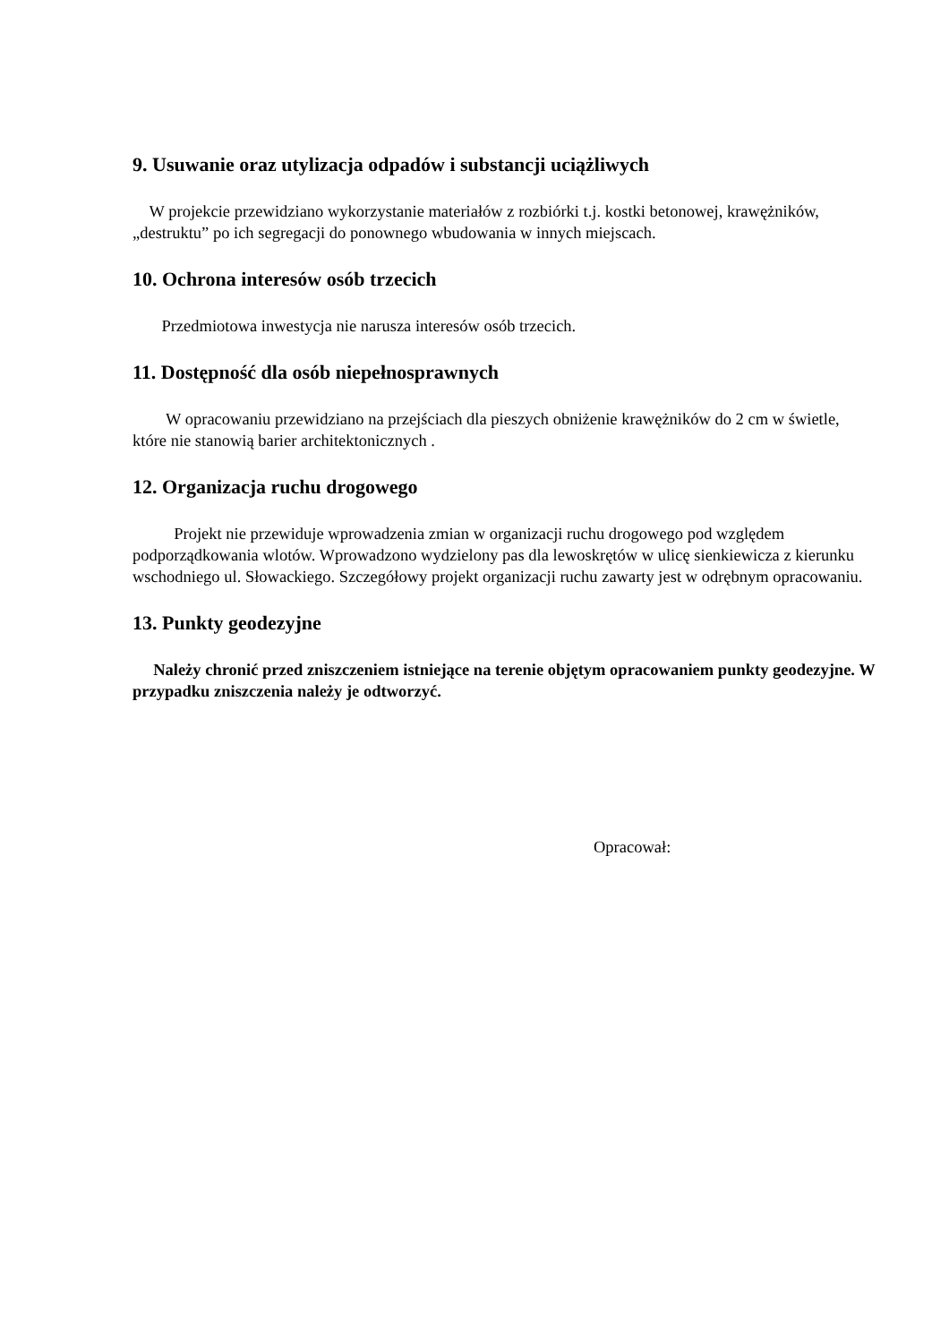9. Usuwanie oraz utylizacja odpadów i substancji uciążliwych
W projekcie przewidziano wykorzystanie materiałów z rozbiórki t.j. kostki betonowej, krawężników, „destruktu” po ich segregacji do ponownego wbudowania w innych miejscach.
10. Ochrona interesów osób trzecich
Przedmiotowa inwestycja nie narusza interesów osób trzecich.
11. Dostępność dla osób niepełnosprawnych
W opracowaniu przewidziano na przejściach dla pieszych obniżenie krawężników do 2 cm w świetle, które nie stanowią barier architektonicznych .
12. Organizacja ruchu drogowego
Projekt nie przewiduje wprowadzenia zmian w organizacji ruchu drogowego pod względem podporządkowania wlotów. Wprowadzono wydzielony pas dla lewoskrętów w ulicę sienkiewicza z kierunku wschodniego ul. Słowackiego. Szczegółowy projekt organizacji ruchu zawarty jest w odrębnym opracowaniu.
13. Punkty geodezyjne
Należy chronić przed zniszczeniem istniejące na terenie objętym opracowaniem punkty geodezyjne. W przypadku zniszczenia należy je odtworzyć.
Opracował: